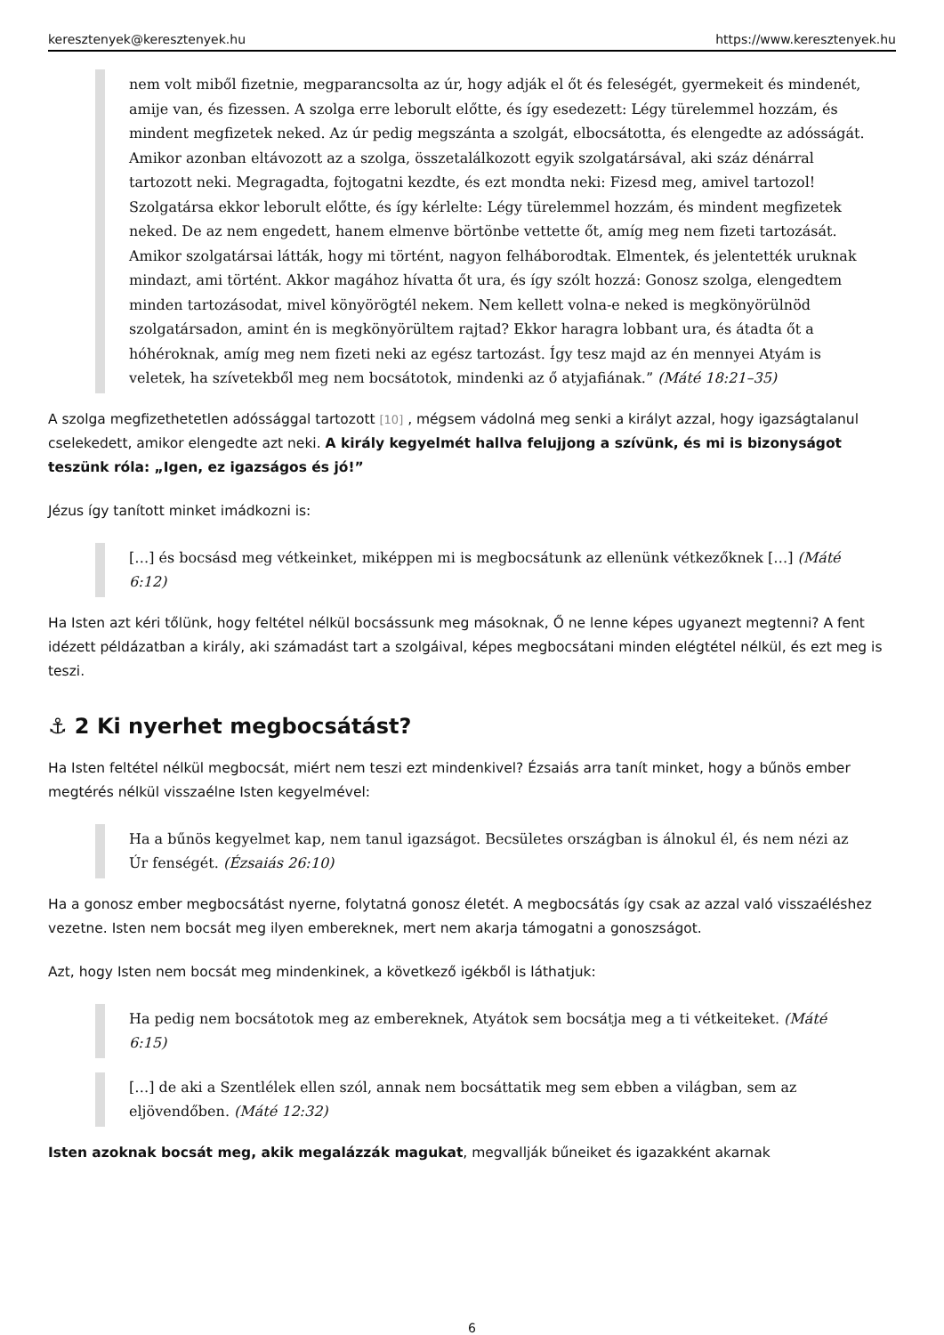keresztenyek@keresztenyek.hu https://www.keresztenyek.hu
nem volt miből fizetnie, megparancsolta az úr, hogy adják el őt és feleségét, gyermekeit és mindenét, amije van, és fizessen. A szolga erre leborult előtte, és így esedezett: Légy türelemmel hozzám, és mindent megfizetek neked. Az úr pedig megszánta a szolgát, elbocsátotta, és elengedte az adósságát. Amikor azonban eltávozott az a szolga, összetalálkozott egyik szolgatársával, aki száz dénárral tartozott neki. Megragadta, fojtogatni kezdte, és ezt mondta neki: Fizesd meg, amivel tartozol! Szolgatársa ekkor leborult előtte, és így kérlelte: Légy türelemmel hozzám, és mindent megfizetek neked. De az nem engedett, hanem elmenve börtönbe vettette őt, amíg meg nem fizeti tartozását. Amikor szolgatársai látták, hogy mi történt, nagyon felháborodtak. Elmentek, és jelentették uruknak mindazt, ami történt. Akkor magához hívatta őt ura, és így szólt hozzá: Gonosz szolga, elengedtem minden tartozásodat, mivel könyörögtél nekem. Nem kellett volna-e neked is megkönyörülnöd szolgatársadon, amint én is megkönyörültem rajtad? Ekkor haragra lobbant ura, és átadta őt a hóhéroknak, amíg meg nem fizeti neki az egész tartozást. Így tesz majd az én mennyei Atyám is veletek, ha szívetekből meg nem bocsátotok, mindenki az ő atyjafiának.” (Máté 18:21–35)
A szolga megfizethetetlen adóssággal tartozott [10] , mégsem vádolná meg senki a királyt azzal, hogy igazságtalanul cselekedett, amikor elengedte azt neki. A király kegyelmét hallva felujjong a szívünk, és mi is bizonyságot teszünk róla: „Igen, ez igazságos és jó!”
Jézus így tanított minket imádkozni is:
[…] és bocsásd meg vétkeinket, miképpen mi is megbocsátunk az ellenünk vétkezőknek […] (Máté 6:12)
Ha Isten azt kéri tőlünk, hogy feltétel nélkül bocsássunk meg másoknak, Ő ne lenne képes ugyanezt megtenni? A fent idézett példázatban a király, aki számadást tart a szolgáival, képes megbocsátani minden elégtétel nélkül, és ezt meg is teszi.
⚓ 2 Ki nyerhet megbocsátást?
Ha Isten feltétel nélkül megbocsát, miért nem teszi ezt mindenkivel? Ézsaiás arra tanít minket, hogy a bűnös ember megtérés nélkül visszaélne Isten kegyelmével:
Ha a bűnös kegyelmet kap, nem tanul igazságot. Becsületes országban is álnokul él, és nem nézi az Úr fenségét. (Ézsaiás 26:10)
Ha a gonosz ember megbocsátást nyerne, folytatná gonosz életét. A megbocsátás így csak az azzal való visszaéléshez vezetne. Isten nem bocsát meg ilyen embereknek, mert nem akarja támogatni a gonoszságot.
Azt, hogy Isten nem bocsát meg mindenkinek, a következő igékből is láthatjuk:
Ha pedig nem bocsátotok meg az embereknek, Atyátok sem bocsátja meg a ti vétkeiteket. (Máté 6:15)
[…] de aki a Szentlélek ellen szól, annak nem bocsáttatik meg sem ebben a világban, sem az eljövendőben. (Máté 12:32)
Isten azoknak bocsát meg, akik megalázzák magukat, megvallják bűneiket és igazakként akarnak
6